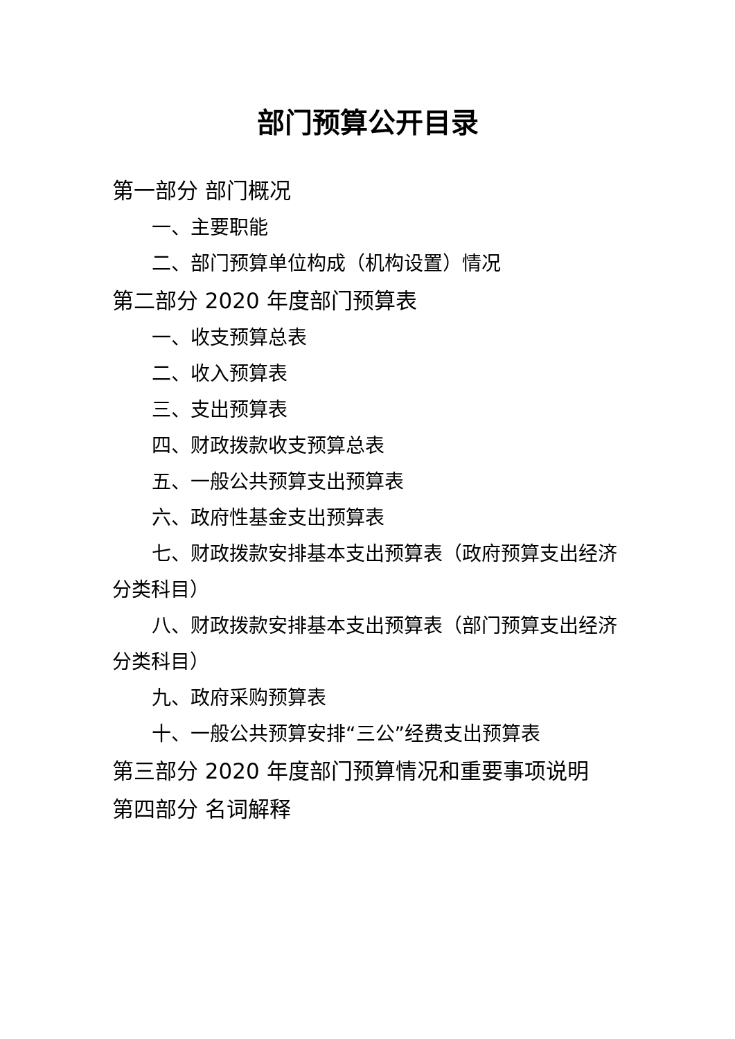部门预算公开目录
第一部分 部门概况
一、主要职能
二、部门预算单位构成（机构设置）情况
第二部分 2020 年度部门预算表
一、收支预算总表
二、收入预算表
三、支出预算表
四、财政拨款收支预算总表
五、一般公共预算支出预算表
六、政府性基金支出预算表
七、财政拨款安排基本支出预算表（政府预算支出经济分类科目）
八、财政拨款安排基本支出预算表（部门预算支出经济分类科目）
九、政府采购预算表
十、一般公共预算安排“三公”经费支出预算表
第三部分 2020 年度部门预算情况和重要事项说明
第四部分 名词解释